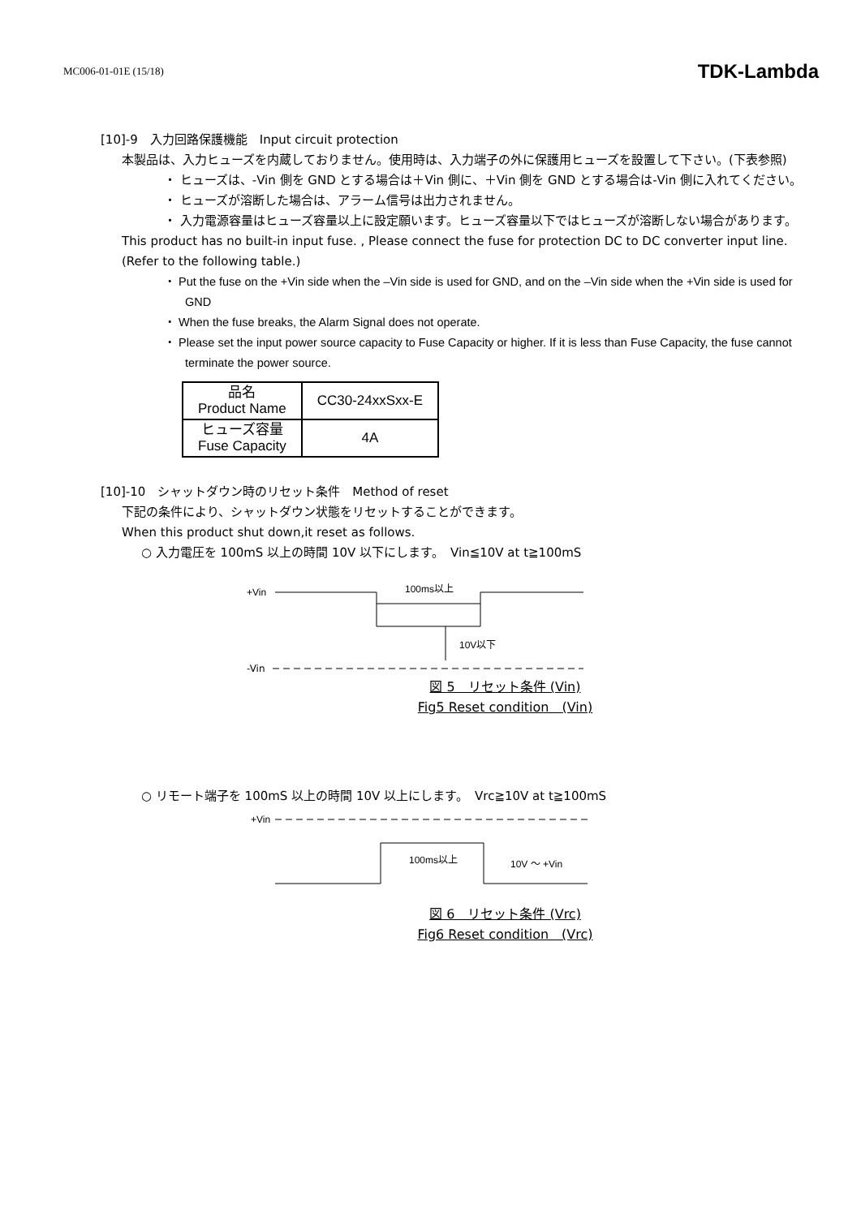MC006-01-01E (15/18) TDK-Lambda
[10]-9　入力回路保護機能　Input circuit protection
本製品は、入力ヒューズを内蔵しておりません。使用時は、入力端子の外に保護用ヒューズを設置して下さい。(下表参照)
・ ヒューズは、-Vin 側を GND とする場合は＋Vin 側に、＋Vin 側を GND とする場合は-Vin 側に入れてください。
・ ヒューズが溶断した場合は、アラーム信号は出力されません。
・ 入力電源容量はヒューズ容量以上に設定願います。ヒューズ容量以下ではヒューズが溶断しない場合があります。
This product has no built-in input fuse. , Please connect the fuse for protection DC to DC converter input line. (Refer to the following table.)
・ Put the fuse on the +Vin side when the –Vin side is used for GND, and on the –Vin side when the +Vin side is used for GND
・ When the fuse breaks, the Alarm Signal does not operate.
・ Please set the input power source capacity to Fuse Capacity or higher. If it is less than Fuse Capacity, the fuse cannot terminate the power source.
| 品名 Product Name | CC30-24xxSxx-E |
| ヒューズ容量 Fuse Capacity | 4A |
[10]-10　シャットダウン時のリセット条件　Method of reset
下記の条件により、シャットダウン状態をリセットすることができます。
When this product shut down,it reset as follows.
○ 入力電圧を 100mS 以上の時間 10V 以下にします。　Vin≦10V at t≧100mS
+Vin
100ms以上
10V以下
-Vin
図 5　リセット条件 (Vin)
Fig5 Reset condition　(Vin)
○ リモート端子を 100mS 以上の時間 10V 以上にします。　Vrc≧10V at t≧100mS
+Vin
100ms以上
10V ～ +Vin
図 6　リセット条件 (Vrc)
Fig6 Reset condition　(Vrc)